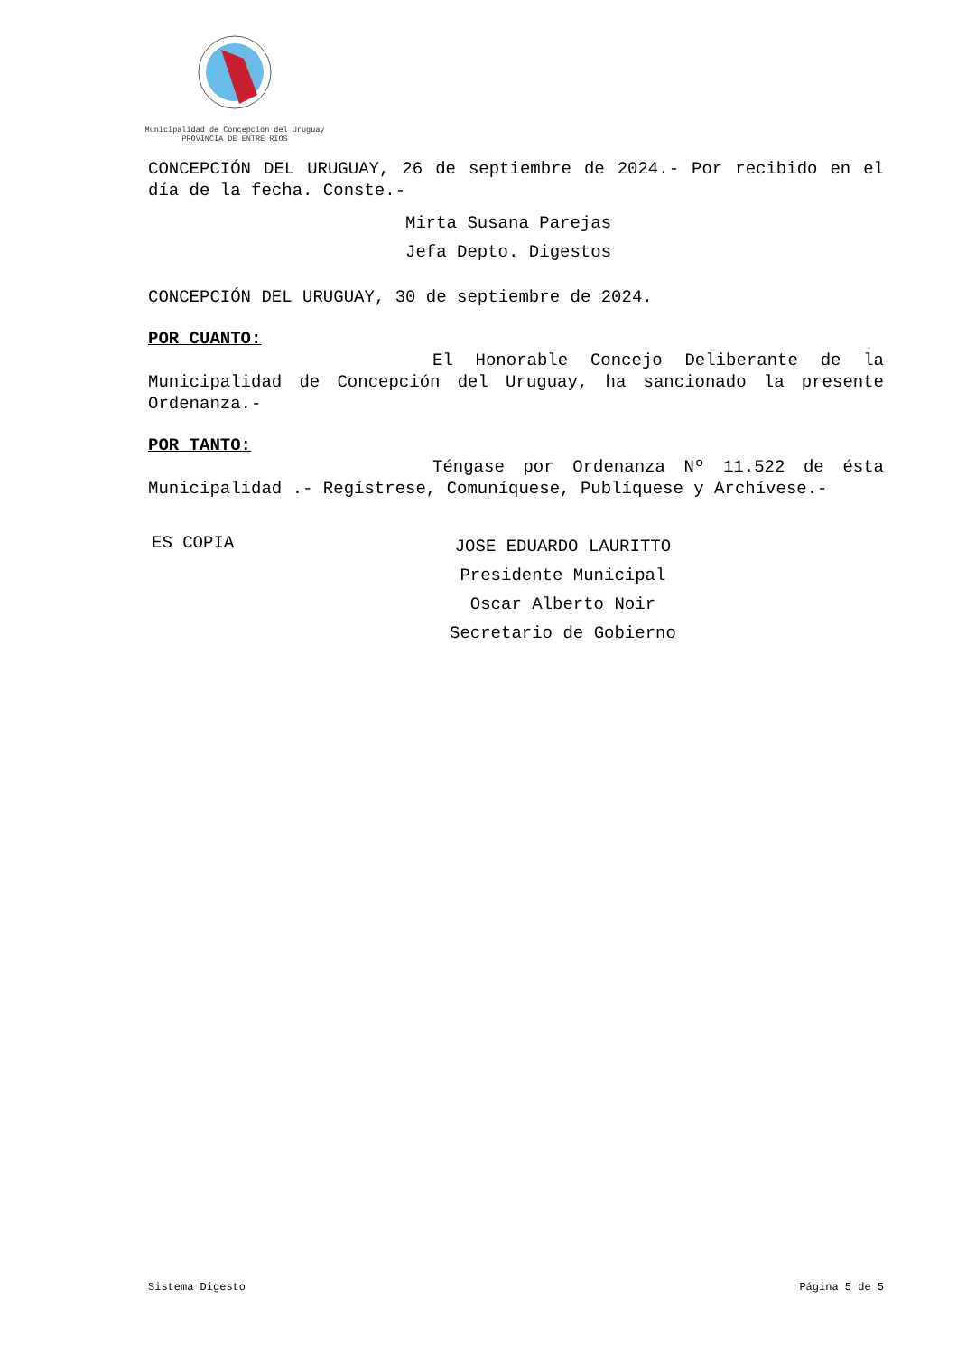Municipalidad de Concepción del Uruguay
PROVINCIA DE ENTRE RÍOS
CONCEPCIÓN DEL URUGUAY, 26 de septiembre de 2024.- Por recibido en el día de la fecha. Conste.-
Mirta Susana Parejas
Jefa Depto. Digestos
CONCEPCIÓN DEL URUGUAY, 30 de septiembre de 2024.
POR CUANTO:
El Honorable Concejo Deliberante de la Municipalidad de Concepción del Uruguay, ha sancionado la presente Ordenanza.-
POR TANTO:
Téngase por Ordenanza Nº 11.522 de ésta Municipalidad .- Regístrese, Comuníquese, Publíquese y Archívese.-
ES COPIA
JOSE EDUARDO LAURITTO
Presidente Municipal
Oscar Alberto Noir
Secretario de Gobierno
Sistema Digesto Página 5 de 5